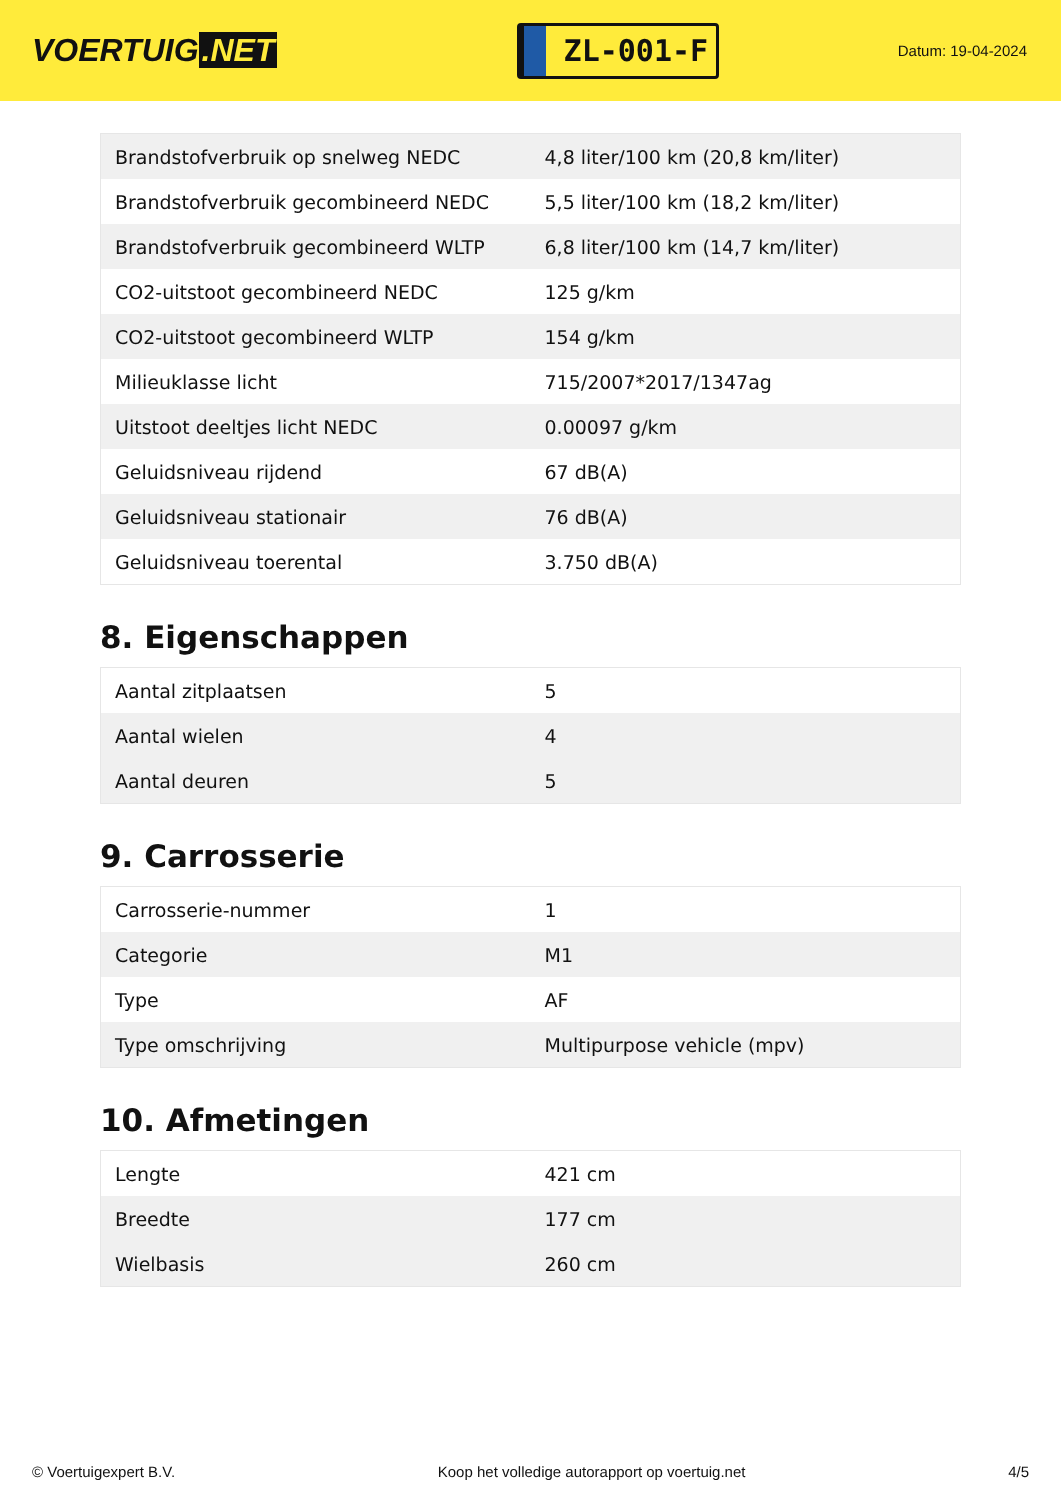VOERTUIG.NET
ZL-001-F
Datum: 19-04-2024
| Brandstofverbruik op snelweg NEDC | 4,8 liter/100 km (20,8 km/liter) |
| Brandstofverbruik gecombineerd NEDC | 5,5 liter/100 km (18,2 km/liter) |
| Brandstofverbruik gecombineerd WLTP | 6,8 liter/100 km (14,7 km/liter) |
| CO2-uitstoot gecombineerd NEDC | 125 g/km |
| CO2-uitstoot gecombineerd WLTP | 154 g/km |
| Milieuklasse licht | 715/2007*2017/1347ag |
| Uitstoot deeltjes licht NEDC | 0.00097 g/km |
| Geluidsniveau rijdend | 67 dB(A) |
| Geluidsniveau stationair | 76 dB(A) |
| Geluidsniveau toerental | 3.750 dB(A) |
8. Eigenschappen
| Aantal zitplaatsen | 5 |
| Aantal wielen | 4 |
| Aantal deuren | 5 |
9. Carrosserie
| Carrosserie-nummer | 1 |
| Categorie | M1 |
| Type | AF |
| Type omschrijving | Multipurpose vehicle (mpv) |
10. Afmetingen
| Lengte | 421 cm |
| Breedte | 177 cm |
| Wielbasis | 260 cm |
© Voertuigexpert B.V. Koop het volledige autorapport op voertuig.net 4/5